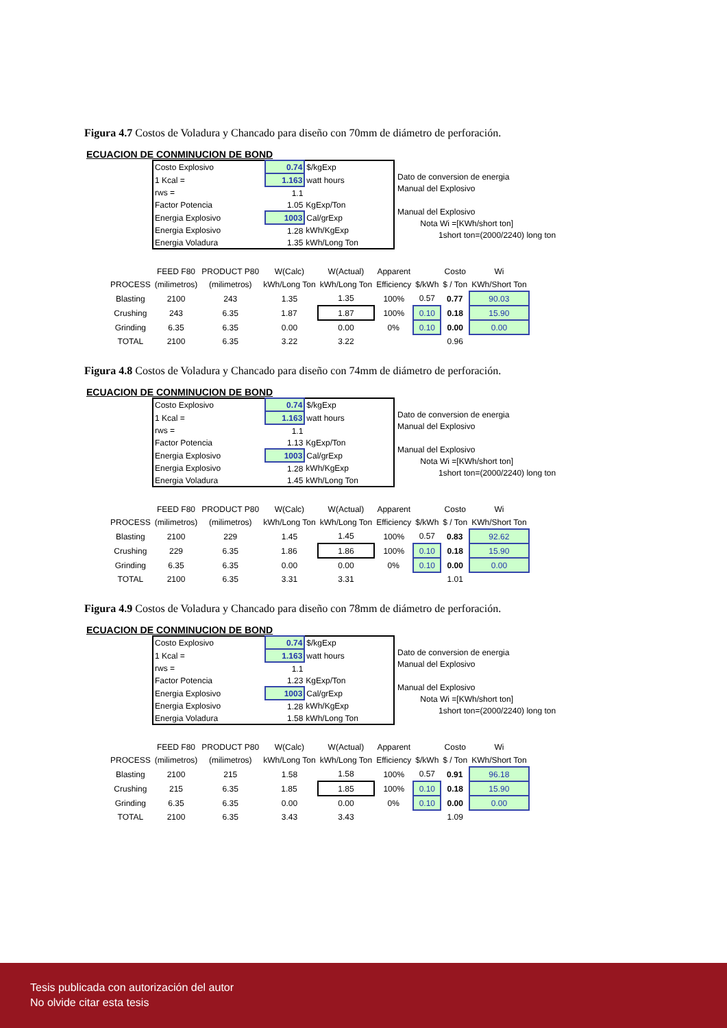Figura 4.7 Costos de Voladura y Chancado para diseño con 70mm de diámetro de perforación.
ECUACION DE CONMINUCION DE BOND
| Costo Explosivo | 0.74 | $/kgExp |
| 1 Kcal = | 1.163 | watt hours |
| rws = | 1.1 | |
| Factor Potencia | 1.05 | KgExp/Ton |
| Energia Explosivo | 1003 | Cal/grExp |
| Energia Explosivo | 1.28 | kWh/KgExp |
| Energia Voladura | 1.35 | kWh/Long Ton |
Dato de conversion de energia
Manual del Explosivo
Manual del Explosivo
Nota Wi =[KWh/short ton]
1short ton=(2000/2240) long ton
| | FEED F80 | PRODUCT P80 | W(Calc) | W(Actual) | Apparent | | Costo | Wi |
| --- | --- | --- | --- | --- | --- | --- | --- | --- |
| PROCESS | (milimetros) | (milimetros) | kWh/Long Ton | kWh/Long Ton | Efficiency | $/kWh | $ / Ton | KWh/Short Ton |
| Blasting | 2100 | 243 | 1.35 | 1.35 | 100% | 0.57 | 0.77 | 90.03 |
| Crushing | 243 | 6.35 | 1.87 | 1.87 | 100% | 0.10 | 0.18 | 15.90 |
| Grinding | 6.35 | 6.35 | 0.00 | 0.00 | 0% | 0.10 | 0.00 | 0.00 |
| TOTAL | 2100 | 6.35 | 3.22 | 3.22 | | | 0.96 | |
Figura 4.8 Costos de Voladura y Chancado para diseño con 74mm de diámetro de perforación.
ECUACION DE CONMINUCION DE BOND
| Costo Explosivo | 0.74 | $/kgExp |
| 1 Kcal = | 1.163 | watt hours |
| rws = | 1.1 | |
| Factor Potencia | 1.13 | KgExp/Ton |
| Energia Explosivo | 1003 | Cal/grExp |
| Energia Explosivo | 1.28 | kWh/KgExp |
| Energia Voladura | 1.45 | kWh/Long Ton |
Dato de conversion de energia
Manual del Explosivo
Manual del Explosivo
Nota Wi =[KWh/short ton]
1short ton=(2000/2240) long ton
| | FEED F80 | PRODUCT P80 | W(Calc) | W(Actual) | Apparent | | Costo | Wi |
| --- | --- | --- | --- | --- | --- | --- | --- | --- |
| PROCESS | (milimetros) | (milimetros) | kWh/Long Ton | kWh/Long Ton | Efficiency | $/kWh | $ / Ton | KWh/Short Ton |
| Blasting | 2100 | 229 | 1.45 | 1.45 | 100% | 0.57 | 0.83 | 92.62 |
| Crushing | 229 | 6.35 | 1.86 | 1.86 | 100% | 0.10 | 0.18 | 15.90 |
| Grinding | 6.35 | 6.35 | 0.00 | 0.00 | 0% | 0.10 | 0.00 | 0.00 |
| TOTAL | 2100 | 6.35 | 3.31 | 3.31 | | | 1.01 | |
Figura 4.9 Costos de Voladura y Chancado para diseño con 78mm de diámetro de perforación.
ECUACION DE CONMINUCION DE BOND
| Costo Explosivo | 0.74 | $/kgExp |
| 1 Kcal = | 1.163 | watt hours |
| rws = | 1.1 | |
| Factor Potencia | 1.23 | KgExp/Ton |
| Energia Explosivo | 1003 | Cal/grExp |
| Energia Explosivo | 1.28 | kWh/KgExp |
| Energia Voladura | 1.58 | kWh/Long Ton |
Dato de conversion de energia
Manual del Explosivo
Manual del Explosivo
Nota Wi =[KWh/short ton]
1short ton=(2000/2240) long ton
| | FEED F80 | PRODUCT P80 | W(Calc) | W(Actual) | Apparent | | Costo | Wi |
| --- | --- | --- | --- | --- | --- | --- | --- | --- |
| PROCESS | (milimetros) | (milimetros) | kWh/Long Ton | kWh/Long Ton | Efficiency | $/kWh | $ / Ton | KWh/Short Ton |
| Blasting | 2100 | 215 | 1.58 | 1.58 | 100% | 0.57 | 0.91 | 96.18 |
| Crushing | 215 | 6.35 | 1.85 | 1.85 | 100% | 0.10 | 0.18 | 15.90 |
| Grinding | 6.35 | 6.35 | 0.00 | 0.00 | 0% | 0.10 | 0.00 | 0.00 |
| TOTAL | 2100 | 6.35 | 3.43 | 3.43 | | | 1.09 | |
Tesis publicada con autorización del autor
No olvide citar esta tesis